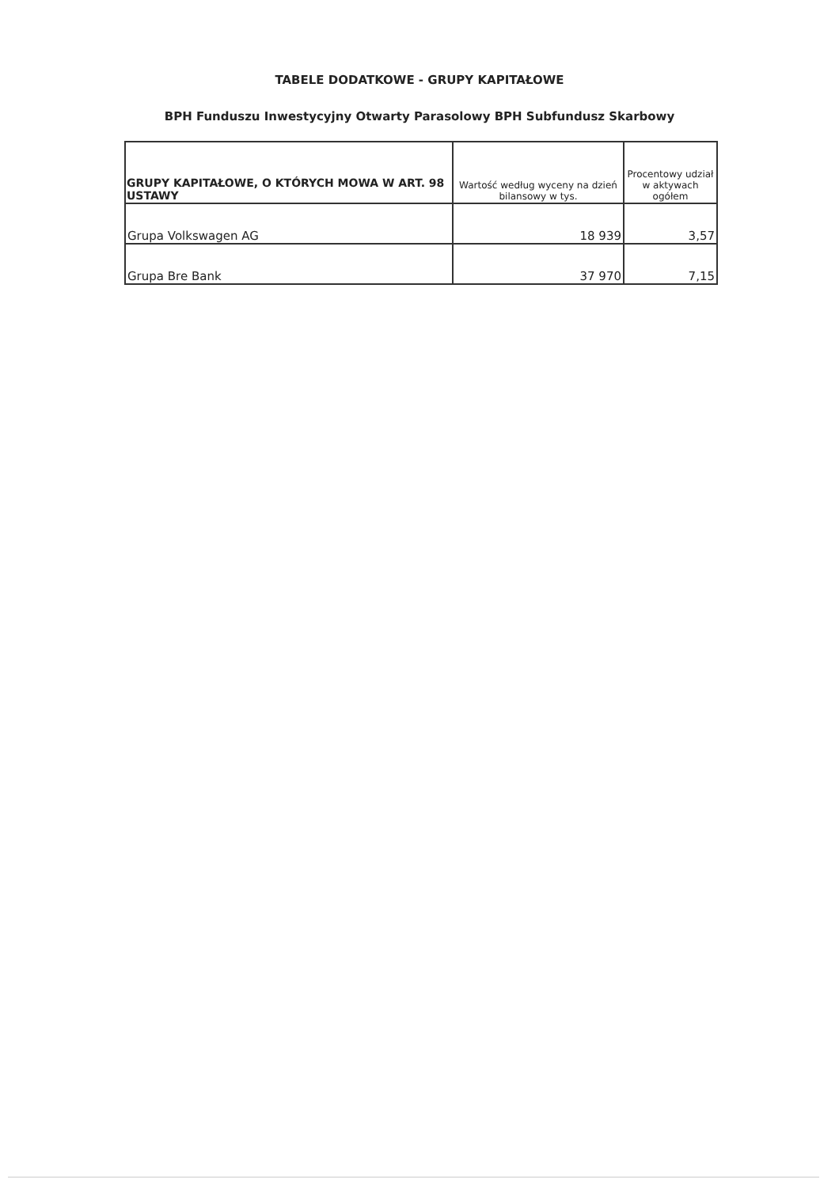TABELE DODATKOWE - GRUPY KAPITAŁOWE
BPH Funduszu Inwestycyjny Otwarty Parasolowy BPH Subfundusz Skarbowy
| GRUPY KAPITAŁOWE, O KTÓRYCH MOWA W ART. 98 USTAWY | Wartość według wyceny na dzień bilansowy w tys. | Procentowy udział w aktywach ogółem |
| --- | --- | --- |
| Grupa Volkswagen AG | 18 939 | 3,57 |
| Grupa Bre Bank | 37 970 | 7,15 |